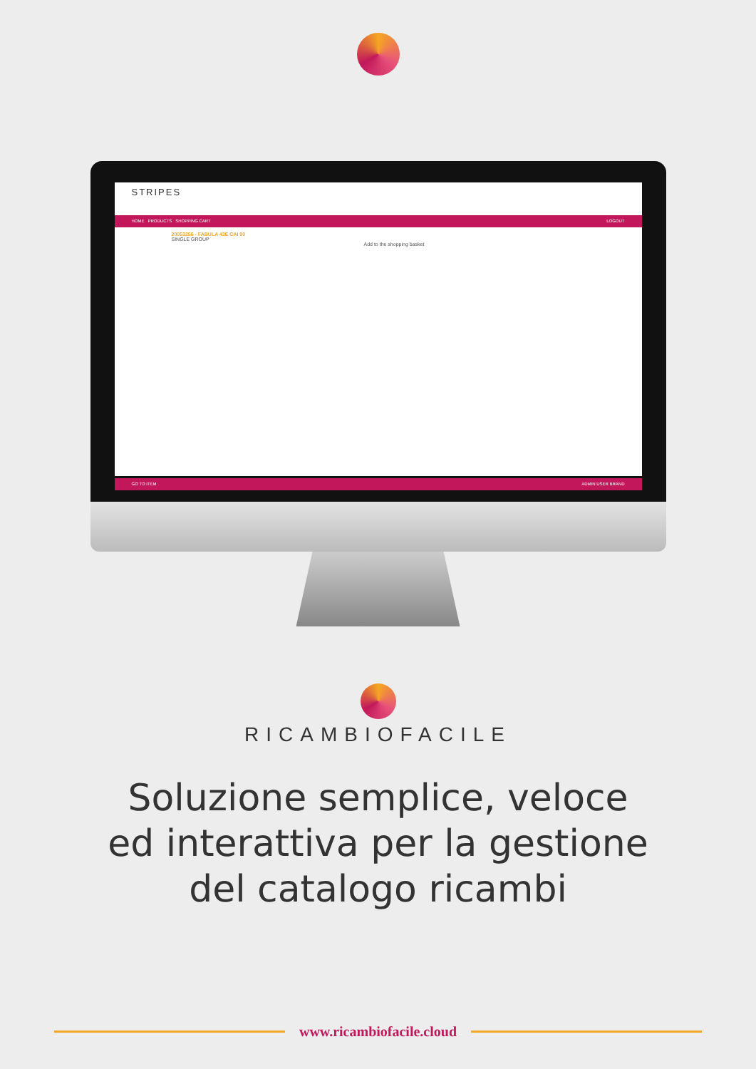STRIPES
HOME PRODUCTS SHOPPING CART LOGOUT
20053256 - FABULA 43E CAI 90
SINGLE GROUP
Add to the shopping basket
GO TO ITEM ADMIN USER BRAND
RICAMBIOFACILE
Soluzione semplice, veloce
ed interattiva per la gestione
del catalogo ricambi
www.ricambiofacile.cloud